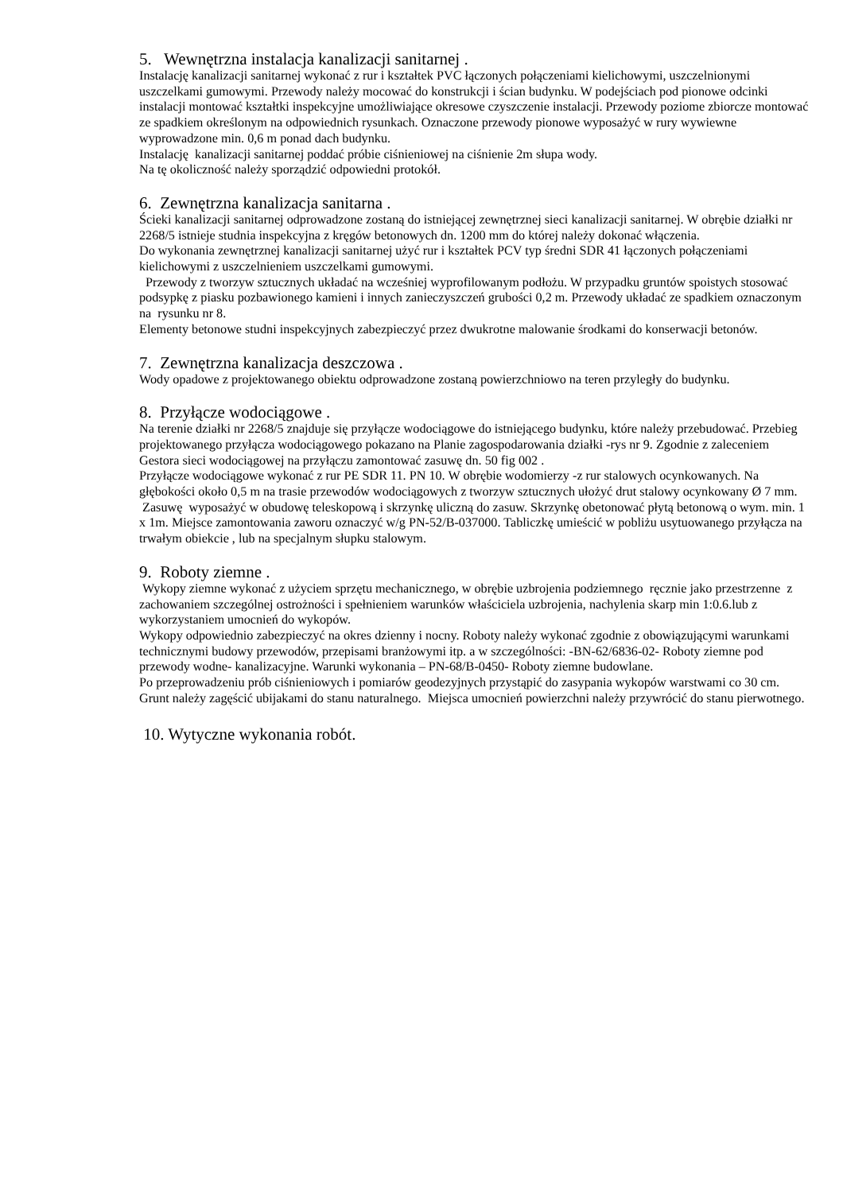5. Wewnętrzna instalacja kanalizacji sanitarnej .
Instalację kanalizacji sanitarnej wykonać z rur i kształtek PVC łączonych połączeniami kielichowymi, uszczelnionymi uszczelkami gumowymi. Przewody należy mocować do konstrukcji i ścian budynku. W podejściach pod pionowe odcinki instalacji montować kształtki inspekcyjne umożliwiające okresowe czyszczenie instalacji. Przewody poziome zbiorcze montować ze spadkiem określonym na odpowiednich rysunkach. Oznaczone przewody pionowe wyposażyć w rury wywiewne wyprowadzone min. 0,6 m ponad dach budynku.
Instalację kanalizacji sanitarnej poddać próbie ciśnieniowej na ciśnienie 2m słupa wody.
Na tę okoliczność należy sporządzić odpowiedni protokół.
6. Zewnętrzna kanalizacja sanitarna .
Ścieki kanalizacji sanitarnej odprowadzone zostaną do istniejącej zewnętrznej sieci kanalizacji sanitarnej. W obrębie działki nr 2268/5 istnieje studnia inspekcyjna z kręgów betonowych dn. 1200 mm do której należy dokonać włączenia.
Do wykonania zewnętrznej kanalizacji sanitarnej użyć rur i kształtek PCV typ średni SDR 41 łączonych połączeniami kielichowymi z uszczelnieniem uszczelkami gumowymi.
Przewody z tworzyw sztucznych układać na wcześniej wyprofilowanym podłożu. W przypadku gruntów spoistych stosować podsypkę z piasku pozbawionego kamieni i innych zanieczyszczeń grubości 0,2 m. Przewody układać ze spadkiem oznaczonym na rysunku nr 8.
Elementy betonowe studni inspekcyjnych zabezpieczyć przez dwukrotne malowanie środkami do konserwacji betonów.
7. Zewnętrzna kanalizacja deszczowa .
Wody opadowe z projektowanego obiektu odprowadzone zostaną powierzchniowo na teren przyległy do budynku.
8. Przyłącze wodociągowe .
Na terenie działki nr 2268/5 znajduje się przyłącze wodociągowe do istniejącego budynku, które należy przebudować. Przebieg projektowanego przyłącza wodociągowego pokazano na Planie zagospodarowania działki -rys nr 9. Zgodnie z zaleceniem Gestora sieci wodociągowej na przyłączu zamontować zasuwę dn. 50 fig 002 .
Przyłącze wodociągowe wykonać z rur PE SDR 11. PN 10. W obrębie wodomierzy -z rur stalowych ocynkowanych. Na głębokości około 0,5 m na trasie przewodów wodociągowych z tworzyw sztucznych ułożyć drut stalowy ocynkowany Ø 7 mm.
Zasuwę wyposażyć w obudowę teleskopową i skrzynkę uliczną do zasuw. Skrzynkę obetonować płytą betonową o wym. min. 1 x 1m. Miejsce zamontowania zaworu oznaczyć w/g PN-52/B-037000. Tabliczkę umieścić w pobliżu usytuowanego przyłącza na trwałym obiekcie , lub na specjalnym słupku stalowym.
9. Roboty ziemne .
Wykopy ziemne wykonać z użyciem sprzętu mechanicznego, w obrębie uzbrojenia podziemnego ręcznie jako przestrzenne z zachowaniem szczególnej ostrożności i spełnieniem warunków właściciela uzbrojenia, nachylenia skarp min 1:0.6.lub z wykorzystaniem umocnień do wykopów.
Wykopy odpowiednio zabezpieczyć na okres dzienny i nocny. Roboty należy wykonać zgodnie z obowiązującymi warunkami technicznymi budowy przewodów, przepisami branżowymi itp. a w szczególności: -BN-62/6836-02- Roboty ziemne pod przewody wodne- kanalizacyjne. Warunki wykonania – PN-68/B-0450- Roboty ziemne budowlane.
Po przeprowadzeniu prób ciśnieniowych i pomiarów geodezyjnych przystąpić do zasypania wykopów warstwami co 30 cm. Grunt należy zagęścić ubijakami do stanu naturalnego. Miejsca umocnień powierzchni należy przywrócić do stanu pierwotnego.
10. Wytyczne wykonania robót.